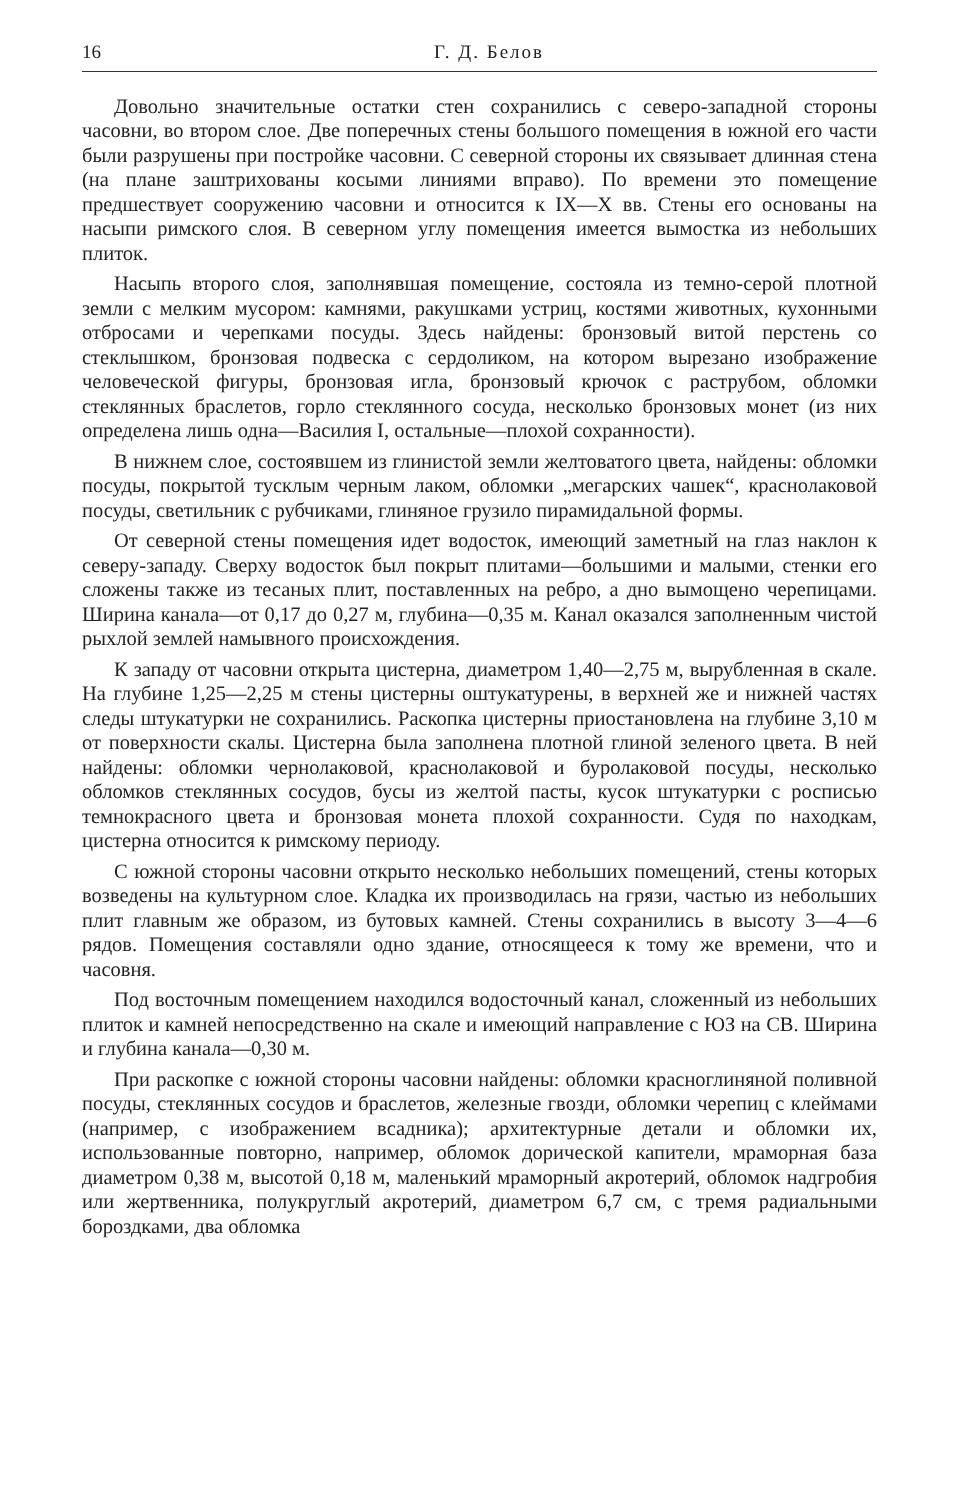16 Г. Д. Белов
Довольно значительные остатки стен сохранились с северо-западной стороны часовни, во втором слое. Две поперечных стены большого помещения в южной его части были разрушены при постройке часовни. С северной стороны их связывает длинная стена (на плане заштрихованы косыми линиями вправо). По времени это помещение предшествует сооружению часовни и относится к IX—X вв. Стены его основаны на насыпи римского слоя. В северном углу помещения имеется вымостка из небольших плиток.
Насыпь второго слоя, заполнявшая помещение, состояла из темно-серой плотной земли с мелким мусором: камнями, ракушками устриц, костями животных, кухонными отбросами и черепками посуды. Здесь найдены: бронзовый витой перстень со стеклышком, бронзовая подвеска с сердоликом, на котором вырезано изображение человеческой фигуры, бронзовая игла, бронзовый крючок с раструбом, обломки стеклянных браслетов, горло стеклянного сосуда, несколько бронзовых монет (из них определена лишь одна—Василия I, остальные—плохой сохранности).
В нижнем слое, состоявшем из глинистой земли желтоватого цвета, найдены: обломки посуды, покрытой тусклым черным лаком, обломки „мегарских чашек“, краснолаковой посуды, светильник с рубчиками, глиняное грузило пирамидальной формы.
От северной стены помещения идет водосток, имеющий заметный на глаз наклон к северу-западу. Сверху водосток был покрыт плитами—большими и малыми, стенки его сложены также из тесаных плит, поставленных на ребро, а дно вымощено черепицами. Ширина канала—от 0,17 до 0,27 м, глубина—0,35 м. Канал оказался заполненным чистой рыхлой землей намывного происхождения.
К западу от часовни открыта цистерна, диаметром 1,40—2,75 м, вырубленная в скале. На глубине 1,25—2,25 м стены цистерны оштукатурены, в верхней же и нижней частях следы штукатурки не сохранились. Раскопка цистерны приостановлена на глубине 3,10 м от поверхности скалы. Цистерна была заполнена плотной глиной зеленого цвета. В ней найдены: обломки чернолаковой, краснолаковой и буролаковой посуды, несколько обломков стеклянных сосудов, бусы из желтой пасты, кусок штукатурки с росписью темнокрасного цвета и бронзовая монета плохой сохранности. Судя по находкам, цистерна относится к римскому периоду.
С южной стороны часовни открыто несколько небольших помещений, стены которых возведены на культурном слое. Кладка их производилась на грязи, частью из небольших плит главным же образом, из бутовых камней. Стены сохранились в высоту 3—4—6 рядов. Помещения составляли одно здание, относящееся к тому же времени, что и часовня.
Под восточным помещением находился водосточный канал, сложенный из небольших плиток и камней непосредственно на скале и имеющий направление с ЮЗ на СВ. Ширина и глубина канала—0,30 м.
При раскопке с южной стороны часовни найдены: обломки красноглиняной поливной посуды, стеклянных сосудов и браслетов, железные гвозди, обломки черепиц с клеймами (например, с изображением всадника); архитектурные детали и обломки их, использованные повторно, например, обломок дорической капители, мраморная база диаметром 0,38 м, высотой 0,18 м, маленький мраморный акротерий, обломок надгробия или жертвенника, полукруглый акротерий, диаметром 6,7 см, с тремя радиальными бороздками, два обломка